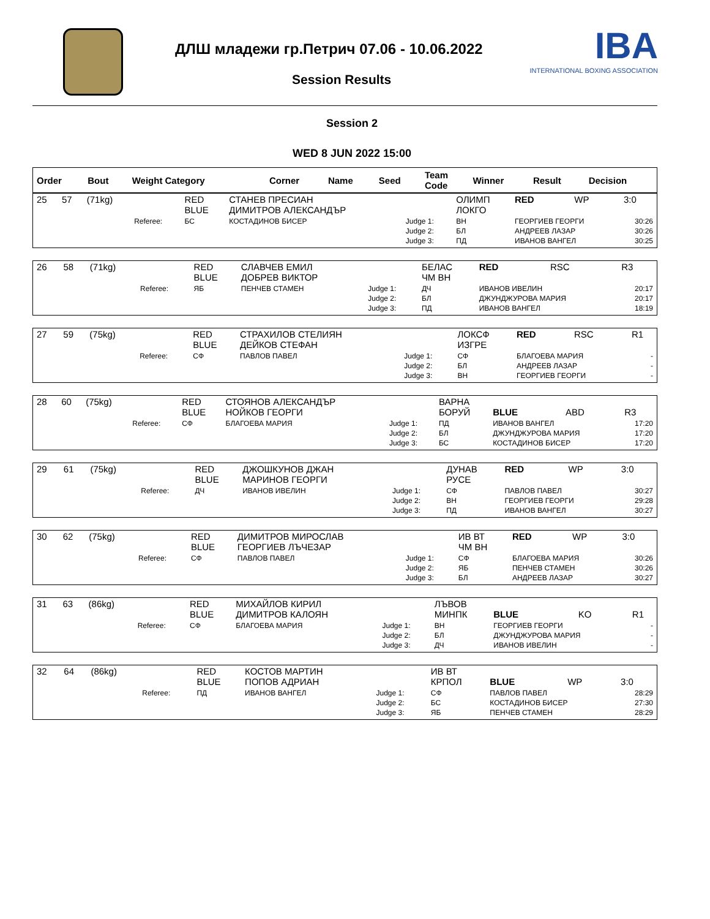ДЛШ младежи гр.Петрич 07.06 - 10.06.2022
IBA
INTERNATIONAL BOXING ASSOCIATION
Session Results
Session 2
WED 8 JUN 2022 15:00
| Order | Bout | Weight Category | | Corner | Name | Seed | Team Code | Winner | Result | Decision |
| --- | --- | --- | --- | --- | --- | --- | --- | --- | --- | --- |
| 25 | 57 | (71kg) | | RED BLUE | СТАНЕВ ПРЕСИАН ДИМИТРОВ АЛЕКСАНДЪР | | ОЛИМП ЛОКГО | RED | WP | 3:0 |
| | | | Referee: | БС | КОСТАДИНОВ БИСЕР | Judge 1: Judge 2: Judge 3: | ВН БЛ ПД | ГЕОРГИЕВ ГЕОРГИ АНДРЕЕВ ЛАЗАР ИВАНОВ ВАНГЕЛ | | 30:26 30:26 30:25 |
| 26 | 58 | (71kg) | | RED BLUE | СЛАВЧЕВ ЕМИЛ ДОБРЕВ ВИКТОР | | БЕЛАС ЧМ ВН | RED | RSC | R3 |
| | | | Referee: | ЯБ | ПЕНЧЕВ СТАМЕН | Judge 1: Judge 2: Judge 3: | ДЧ БЛ ПД | ИВАНОВ ИВЕЛИН ДЖУНДЖУРОВА МАРИЯ ИВАНОВ ВАНГЕЛ | | 20:17 20:17 18:19 |
| 27 | 59 | (75kg) | | RED BLUE | СТРАХИЛОВ СТЕЛИЯН ДЕЙКОВ СТЕФАН | | ЛОКСФ ИЗГРЕ | RED | RSC | R1 |
| | | | Referee: | СФ | ПАВЛОВ ПАВЕЛ | Judge 1: Judge 2: Judge 3: | СФ БЛ ВН | БЛАГОЕВА МАРИЯ АНДРЕЕВ ЛАЗАР ГЕОРГИЕВ ГЕОРГИ | | - - - |
| 28 | 60 | (75kg) | | RED BLUE | СТОЯНОВ АЛЕКСАНДЪР НОЙКОВ ГЕОРГИ | | ВАРНА БОРУЙ | BLUE | ABD | R3 |
| | | | Referee: | СФ | БЛАГОЕВА МАРИЯ | Judge 1: Judge 2: Judge 3: | ПД БЛ БС | ИВАНОВ ВАНГЕЛ ДЖУНДЖУРОВА МАРИЯ КОСТАДИНОВ БИСЕР | | 17:20 17:20 17:20 |
| 29 | 61 | (75kg) | | RED BLUE | ДЖОШКУНОВ ДЖАН МАРИНОВ ГЕОРГИ | | ДУНАВ РУСЕ | RED | WP | 3:0 |
| | | | Referee: | ДЧ | ИВАНОВ ИВЕЛИН | Judge 1: Judge 2: Judge 3: | СФ ВН ПД | ПАВЛОВ ПАВЕЛ ГЕОРГИЕВ ГЕОРГИ ИВАНОВ ВАНГЕЛ | | 30:27 29:28 30:27 |
| 30 | 62 | (75kg) | | RED BLUE | ДИМИТРОВ МИРОСЛАВ ГЕОРГИЕВ ЛЪЧЕЗАР | | ИВ ВТ ЧМ ВН | RED | WP | 3:0 |
| | | | Referee: | СФ | ПАВЛОВ ПАВЕЛ | Judge 1: Judge 2: Judge 3: | СФ ЯБ БЛ | БЛАГОЕВА МАРИЯ ПЕНЧЕВ СТАМЕН АНДРЕЕВ ЛАЗАР | | 30:26 30:26 30:27 |
| 31 | 63 | (86kg) | | RED BLUE | МИХАЙЛОВ КИРИЛ ДИМИТРОВ КАЛОЯН | | ЛЪВОВ МИНПК | BLUE | KO | R1 |
| | | | Referee: | СФ | БЛАГОЕВА МАРИЯ | Judge 1: Judge 2: Judge 3: | ВН БЛ ДЧ | ГЕОРГИЕВ ГЕОРГИ ДЖУНДЖУРОВА МАРИЯ ИВАНОВ ИВЕЛИН | | - - - |
| 32 | 64 | (86kg) | | RED BLUE | КОСТОВ МАРТИН ПОПОВ АДРИАН | | ИВ ВТ КРПОЛ | BLUE | WP | 3:0 |
| | | | Referee: | ПД | ИВАНОВ ВАНГЕЛ | Judge 1: Judge 2: Judge 3: | СФ БС ЯБ | ПАВЛОВ ПАВЕЛ КОСТАДИНОВ БИСЕР ПЕНЧЕВ СТАМЕН | | 28:29 27:30 28:29 |